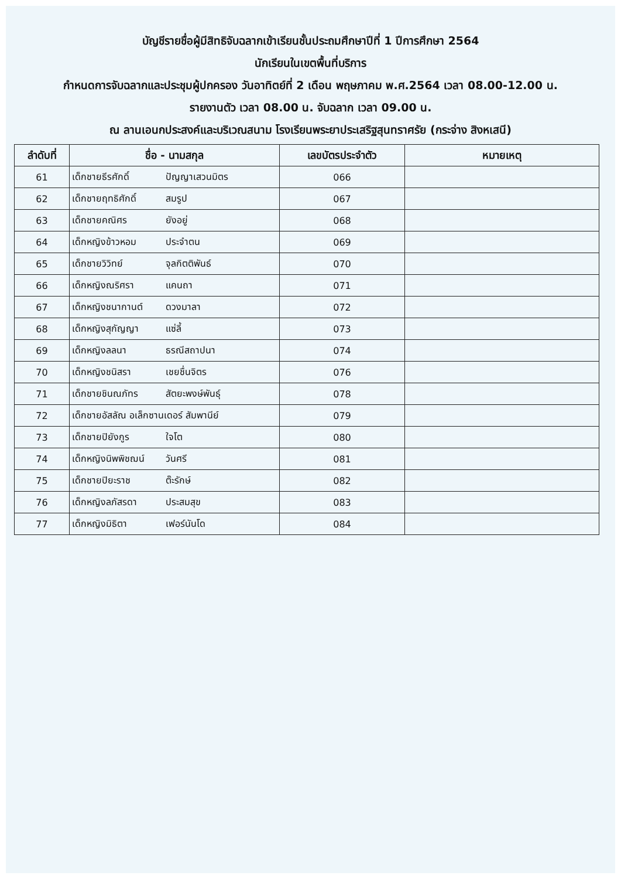บัญชีรายชื่อผู้มีสิทธิจับฉลากเข้าเรียนชั้นประถมศึกษาปีที่ 1 ปีการศึกษา 2564
นักเรียนในเขตพื้นที่บริการ
กำหนดการจับฉลากและประชุมผู้ปกครอง วันอาทิตย์ที่ 2 เดือน พฤษภาคม พ.ศ.2564 เวลา 08.00-12.00 น.
รายงานตัว เวลา 08.00 น. จับฉลาก เวลา 09.00 น.
ณ ลานเอนกประสงค์และบริเวณสนาม โรงเรียนพระยาประเสริฐสุนทราศรัย (กระจ่าง สิงหเสนี)
| ลำดับที่ | ชื่อ - นามสกุล | เลขบัตรประจำตัว | หมายเหตุ |
| --- | --- | --- | --- |
| 61 | เด็กชายธีรศักดิ์ ปัญญาเสวนมิตร | 066 | |
| 62 | เด็กชายฤทธิศักดิ์ สมรูป | 067 | |
| 63 | เด็กชายคณิศร ยังอยู่ | 068 | |
| 64 | เด็กหญิงข้าวหอม ประจำตน | 069 | |
| 65 | เด็กชายวิวิทย์ จุลกิตติพันธ์ | 070 | |
| 66 | เด็กหญิงณริศรา แคนถา | 071 | |
| 67 | เด็กหญิงชนากานต์ ดวงมาลา | 072 | |
| 68 | เด็กหญิงสุกัญญา แซ่ลี้ | 073 | |
| 69 | เด็กหญิงลลนา ธรณีสถาปนา | 074 | |
| 70 | เด็กหญิงชนิสรา เชยชื่นจิตร | 076 | |
| 71 | เด็กชายชินณภัทร สัตยะพงษ์พันธุ์ | 078 | |
| 72 | เด็กชายอัสลัณ อเล็กซานเดอร์ สัมพานีย์ | 079 | |
| 73 | เด็กชายปิยังกูร ใจโต | 080 | |
| 74 | เด็กหญิงนิพพิชฌน์ วันศรี | 081 | |
| 75 | เด็กชายปิยะราช ต๊ะรักษ์ | 082 | |
| 76 | เด็กหญิงลภัสรดา ประสมสุข | 083 | |
| 77 | เด็กหญิงมิธิตา เฟอร์นันโด | 084 | |